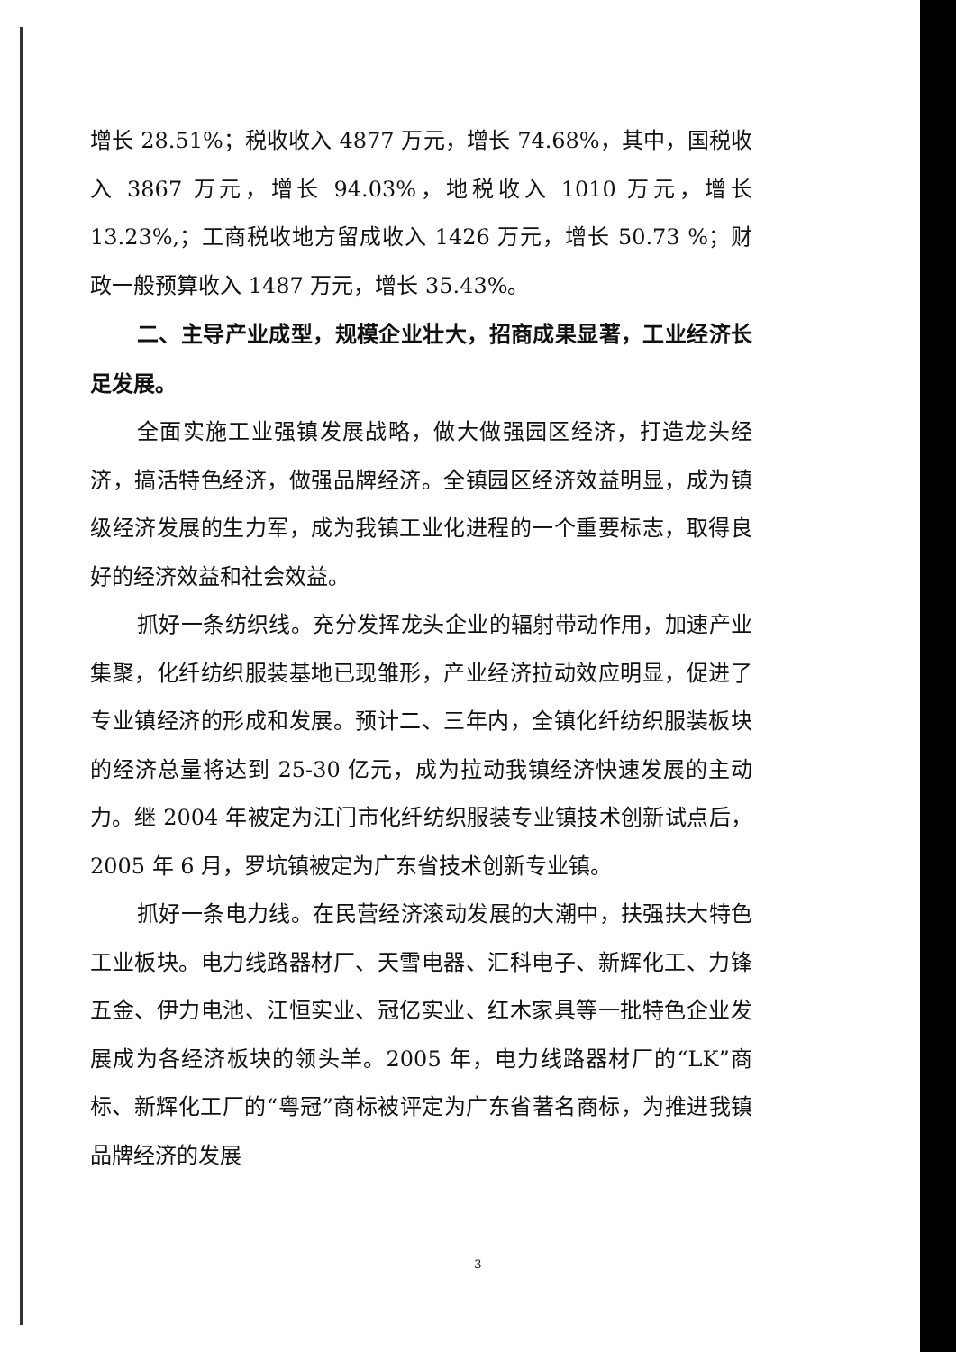增长 28.51%；税收收入 4877 万元，增长 74.68%，其中，国税收入 3867 万元，增长 94.03%，地税收入 1010 万元，增长 13.23%,；工商税收地方留成收入 1426 万元，增长 50.73 %；财政一般预算收入 1487 万元，增长 35.43%。
二、主导产业成型，规模企业壮大，招商成果显著，工业经济长足发展。
全面实施工业强镇发展战略，做大做强园区经济，打造龙头经济，搞活特色经济，做强品牌经济。全镇园区经济效益明显，成为镇级经济发展的生力军，成为我镇工业化进程的一个重要标志，取得良好的经济效益和社会效益。
抓好一条纺织线。充分发挥龙头企业的辐射带动作用，加速产业集聚，化纤纺织服装基地已现雏形，产业经济拉动效应明显，促进了专业镇经济的形成和发展。预计二、三年内，全镇化纤纺织服装板块的经济总量将达到 25-30 亿元，成为拉动我镇经济快速发展的主动力。继 2004 年被定为江门市化纤纺织服装专业镇技术创新试点后，2005 年 6 月，罗坑镇被定为广东省技术创新专业镇。
抓好一条电力线。在民营经济滚动发展的大潮中，扶强扶大特色工业板块。电力线路器材厂、天雪电器、汇科电子、新辉化工、力锋五金、伊力电池、江恒实业、冠亿实业、红木家具等一批特色企业发展成为各经济板块的领头羊。2005 年，电力线路器材厂的“LK”商标、新辉化工厂的“粤冠”商标被评定为广东省著名商标，为推进我镇品牌经济的发展
3